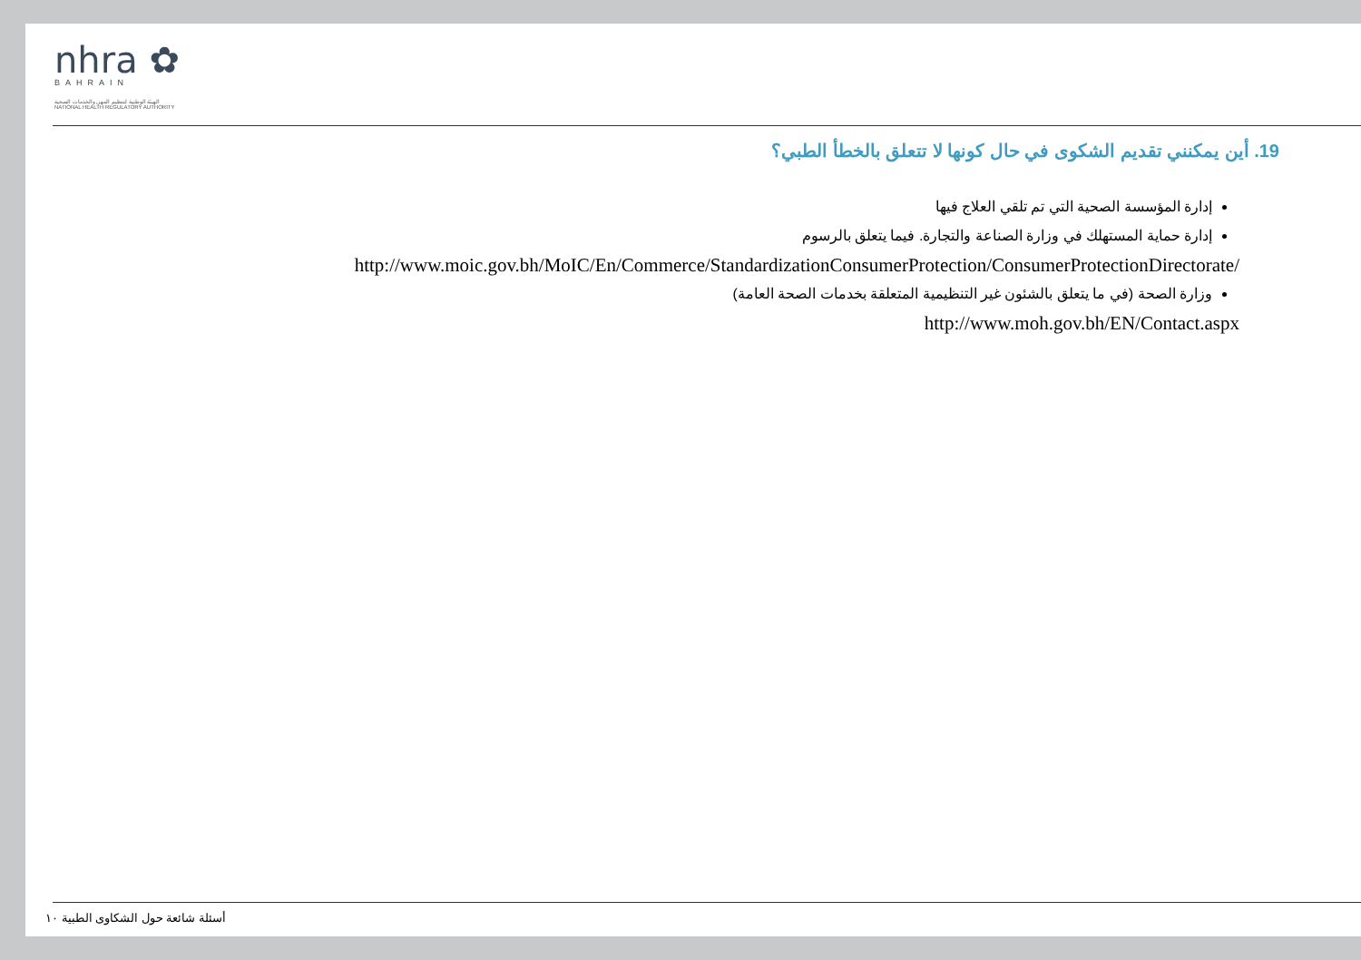nhra ✿
BAHRAIN
الهيئة الوطنية لتنظيم المهن والخدمات الصحية
NATIONAL HEALTH REGULATORY AUTHORITY
19. أين يمكنني تقديم الشكوى في حال كونها لا تتعلق بالخطأ الطبي؟
إدارة المؤسسة الصحية التي تم تلقي العلاج فيها
إدارة حماية المستهلك في وزارة الصناعة والتجارة. فيما يتعلق بالرسوم
http://www.moic.gov.bh/MoIC/En/Commerce/StandardizationConsumerProtection/ConsumerProtectionDirectorate/
وزارة الصحة (في ما يتعلق بالشئون غير التنظيمية المتعلقة بخدمات الصحة العامة)
http://www.moh.gov.bh/EN/Contact.aspx
أسئلة شائعة حول الشكاوى الطبية ١٠